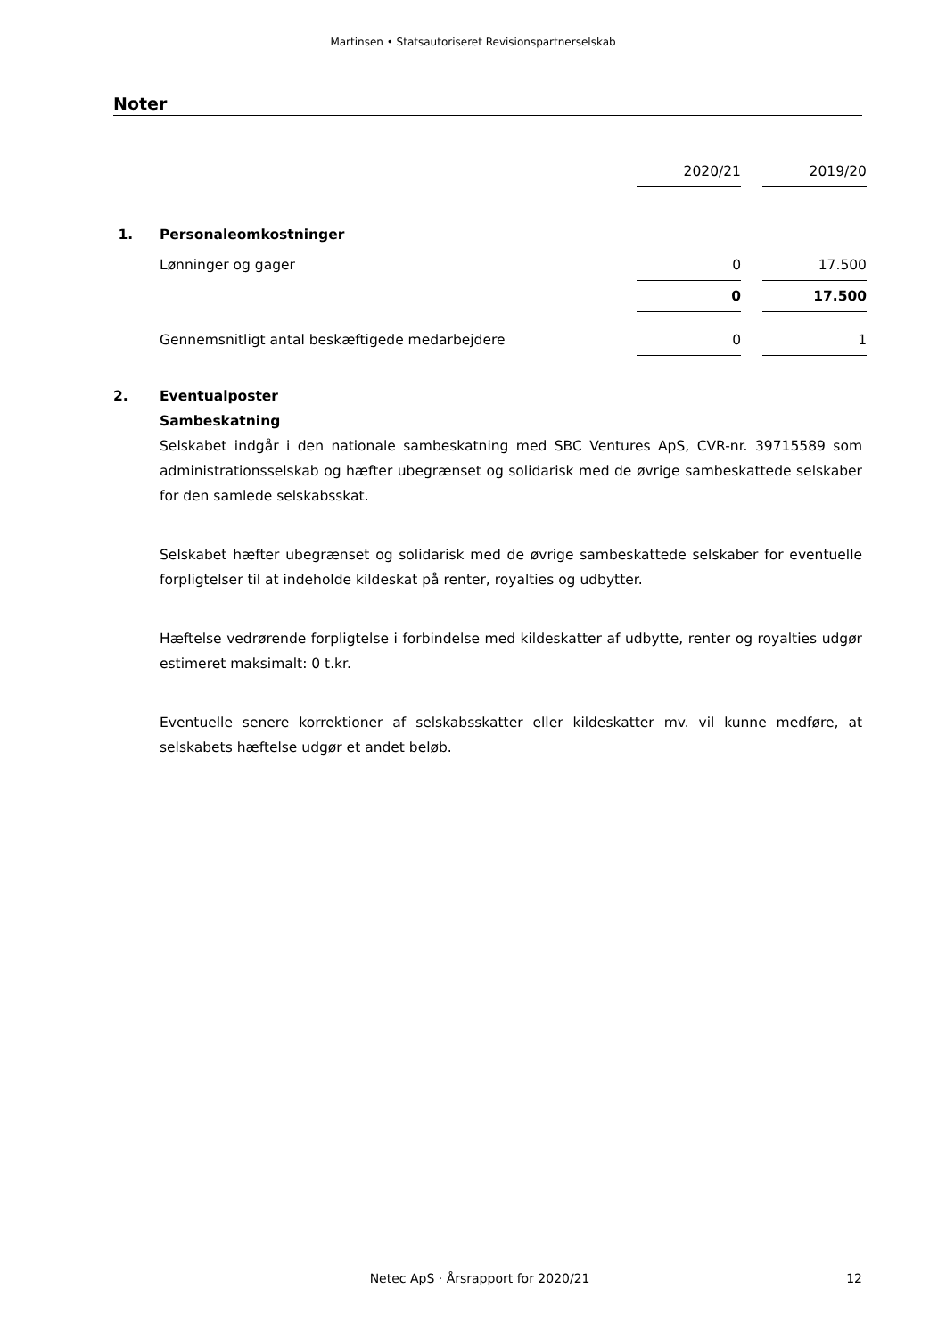Martinsen • Statsautoriseret Revisionspartnerselskab
Noter
| | | 2020/21 | | 2019/20 |
| 1. | Personaleomkostninger | | | |
| | Lønninger og gager | 0 | | 17.500 |
| | | 0 | | 17.500 |
| | Gennemsnitligt antal beskæftigede medarbejdere | 0 | | 1 |
2. Eventualposter
Sambeskatning
Selskabet indgår i den nationale sambeskatning med SBC Ventures ApS, CVR-nr. 39715589 som administrationsselskab og hæfter ubegrænset og solidarisk med de øvrige sambeskattede selskaber for den samlede selskabsskat.
Selskabet hæfter ubegrænset og solidarisk med de øvrige sambeskattede selskaber for eventuelle forpligtelser til at indeholde kildeskat på renter, royalties og udbytter.
Hæftelse vedrørende forpligtelse i forbindelse med kildeskatter af udbytte, renter og royalties udgør estimeret maksimalt: 0 t.kr.
Eventuelle senere korrektioner af selskabsskatter eller kildeskatter mv. vil kunne medføre, at selskabets hæftelse udgør et andet beløb.
Netec ApS · Årsrapport for 2020/21 12